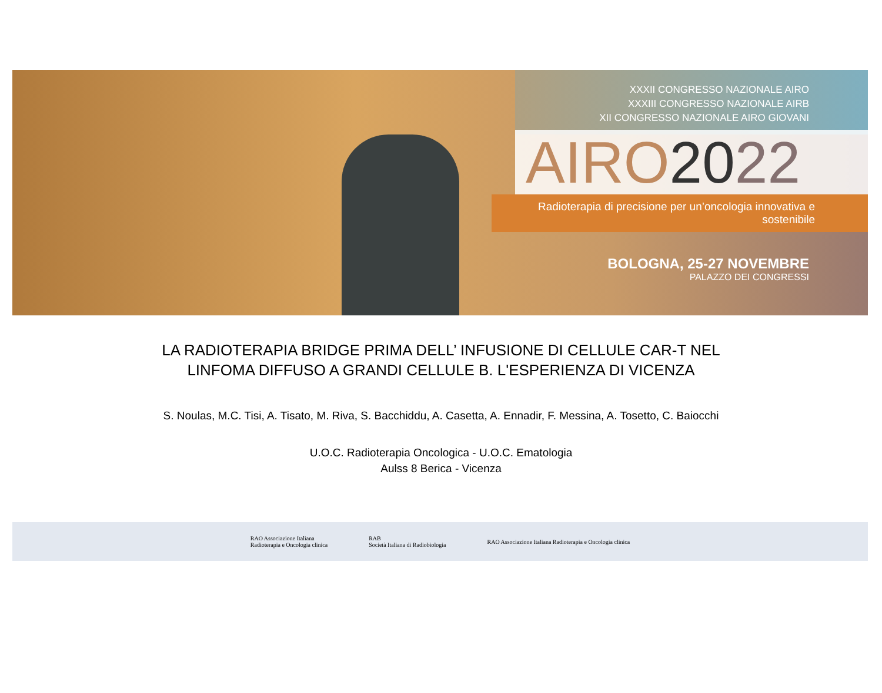XXXII CONGRESSO NAZIONALE AIRO
XXXIII CONGRESSO NAZIONALE AIRB
XII CONGRESSO NAZIONALE AIRO GIOVANI
AIRO 2022
Radioterapia di precisione per un’oncologia innovativa e sostenibile
BOLOGNA, 25-27 NOVEMBRE
PALAZZO DEI CONGRESSI
LA RADIOTERAPIA BRIDGE PRIMA DELL’ INFUSIONE DI CELLULE CAR-T NEL
LINFOMA DIFFUSO A GRANDI CELLULE B. L'ESPERIENZA DI VICENZA
S. Noulas, M.C. Tisi, A. Tisato, M. Riva, S. Bacchiddu, A. Casetta, A. Ennadir, F. Messina, A. Tosetto, C. Baiocchi
U.O.C. Radioterapia Oncologica - U.O.C. Ematologia
Aulss 8 Berica - Vicenza
RAO Associazione Italiana
Radioterapia e Oncologia clinica
RAB
Società Italiana di Radiobiologia
RAO Associazione Italiana Radioterapia e Oncologia clinica